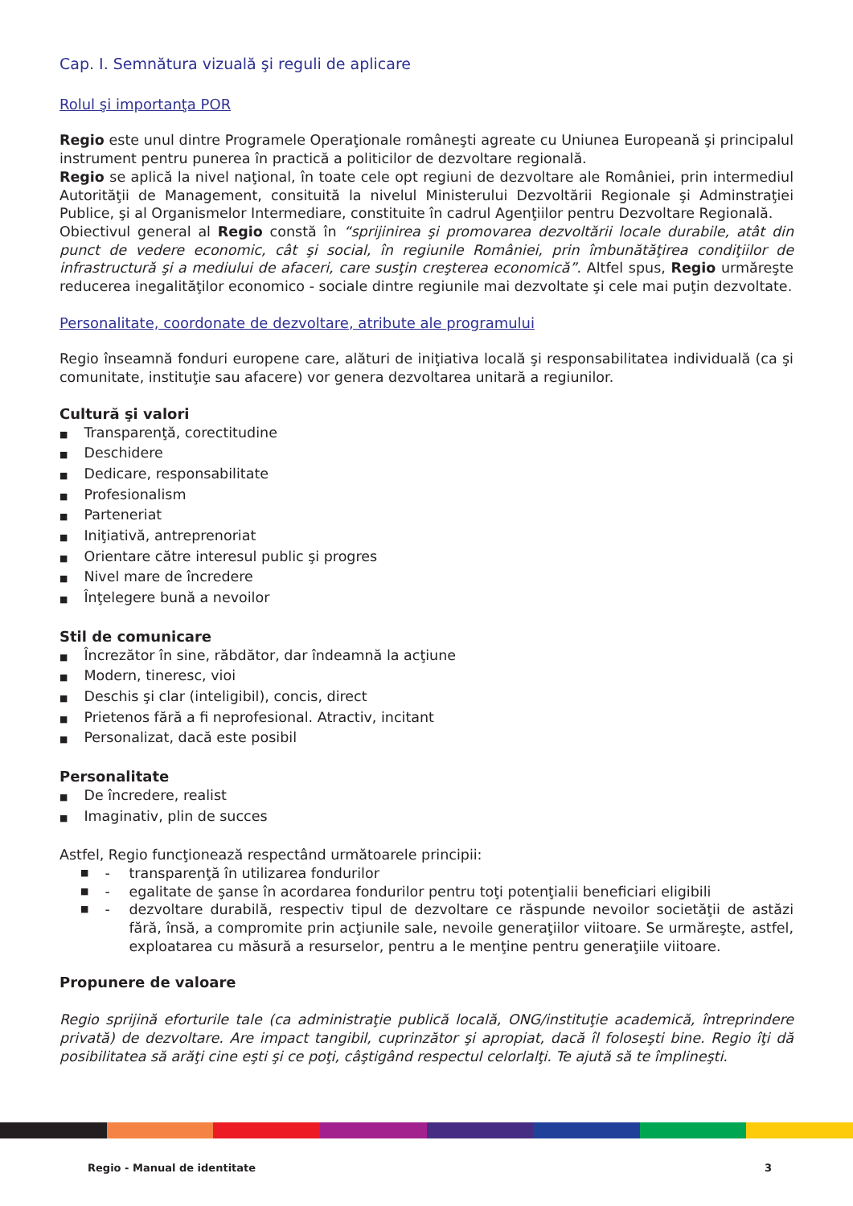Cap. I. Semnătura vizuală şi reguli de aplicare
Rolul şi importanţa POR
Regio este unul dintre Programele Operaţionale româneşti agreate cu Uniunea Europeană şi principalul instrument pentru punerea în practică a politicilor de dezvoltare regională.
Regio se aplică la nivel naţional, în toate cele opt regiuni de dezvoltare ale României, prin intermediul Autorităţii de Management, consituită la nivelul Ministerului Dezvoltării Regionale şi Adminstraţiei Publice, şi al Organismelor Intermediare, constituite în cadrul Agenţiilor pentru Dezvoltare Regională.
Obiectivul general al Regio constă în “sprijinirea şi promovarea dezvoltării locale durabile, atât din punct de vedere economic, cât şi social, în regiunile României, prin îmbunătăţirea condiţiilor de infrastructură şi a mediului de afaceri, care susţin creşterea economică”. Altfel spus, Regio urmăreşte reducerea inegalităţilor economico - sociale dintre regiunile mai dezvoltate şi cele mai puţin dezvoltate.
Personalitate, coordonate de dezvoltare, atribute ale programului
Regio înseamnă fonduri europene care, alături de iniţiativa locală şi responsabilitatea individuală (ca şi comunitate, instituţie sau afacere) vor genera dezvoltarea unitară a regiunilor.
Cultură şi valori
Transparenţă, corectitudine
Deschidere
Dedicare, responsabilitate
Profesionalism
Parteneriat
Iniţiativă, antreprenoriat
Orientare către interesul public şi progres
Nivel mare de încredere
Înţelegere bună a nevoilor
Stil de comunicare
Încrezător în sine, răbdător, dar îndeamnă la acţiune
Modern, tineresc, vioi
Deschis şi clar (inteligibil), concis, direct
Prietenos fără a fi neprofesional. Atractiv, incitant
Personalizat, dacă este posibil
Personalitate
De încredere, realist
Imaginativ, plin de succes
Astfel, Regio funcţionează respectând următoarele principii:
- transparenţă în utilizarea fondurilor
- egalitate de şanse în acordarea fondurilor pentru toţi potenţialii beneficiari eligibili
- dezvoltare durabilă, respectiv tipul de dezvoltare ce răspunde nevoilor societăţii de astăzi fără, însă, a compromite prin acţiunile sale, nevoile generaţiilor viitoare. Se urmăreşte, astfel, exploatarea cu măsură a resurselor, pentru a le menţine pentru generaţiile viitoare.
Propunere de valoare
Regio sprijină eforturile tale (ca administraţie publică locală, ONG/instituţie academică, întreprindere privată) de dezvoltare. Are impact tangibil, cuprinzător şi apropiat, dacă îl foloseşti bine. Regio îţi dă posibilitatea să arăţi cine eşti şi ce poţi, câştigând respectul celorlalţi. Te ajută să te împlineşti.
Regio - Manual de identitate 3